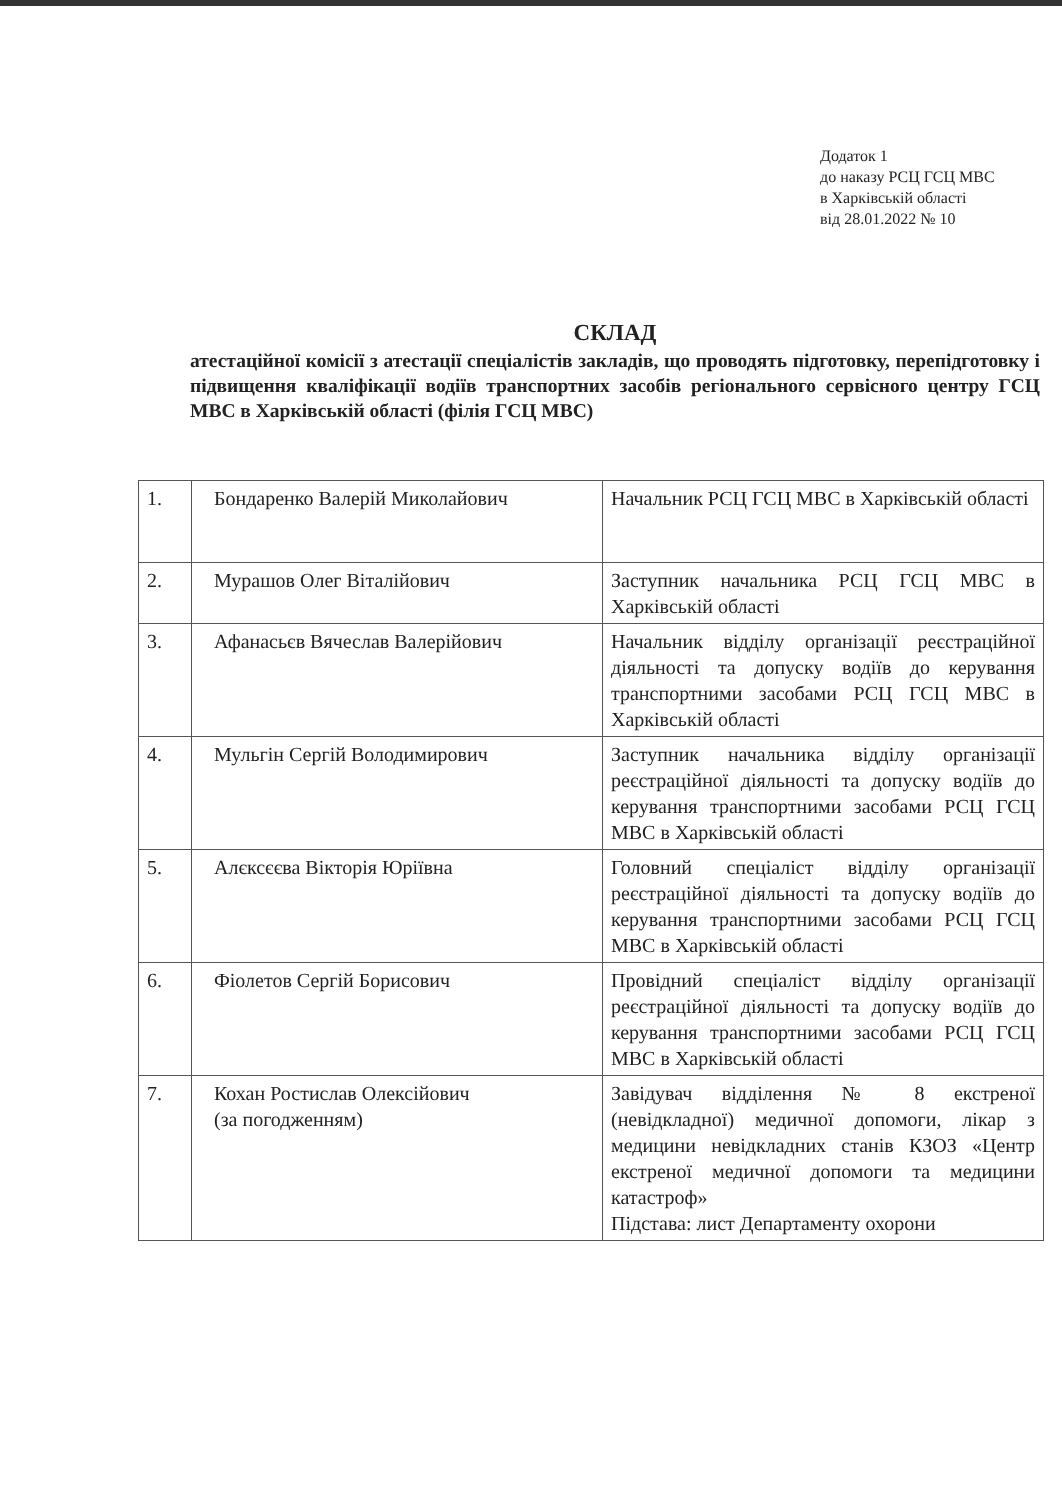Додаток 1
до наказу РСЦ ГСЦ МВС
в Харківській області
від 28.01.2022 № 10
СКЛАД
атестаційної комісії з атестації спеціалістів закладів, що проводять підготовку, перепідготовку і підвищення кваліфікації водіїв транспортних засобів регіонального сервісного центру ГСЦ МВС в Харківській області (філія ГСЦ МВС)
| 1. | Бондаренко Валерій Миколайович | Начальник РСЦ ГСЦ МВС в Харківській області |
| 2. | Мурашов Олег Віталійович | Заступник начальника РСЦ ГСЦ МВС в Харківській області |
| 3. | Афанасьєв Вячеслав Валерійович | Начальник відділу організації реєстраційної діяльності та допуску водіїв до керування транспортними засобами РСЦ ГСЦ МВС в Харківській області |
| 4. | Мульгін Сергій Володимирович | Заступник начальника відділу організації реєстраційної діяльності та допуску водіїв до керування транспортними засобами РСЦ ГСЦ МВС в Харківській області |
| 5. | Алєксєєва Вікторія Юріївна | Головний спеціаліст відділу організації реєстраційної діяльності та допуску водіїв до керування транспортними засобами РСЦ ГСЦ МВС в Харківській області |
| 6. | Фіолетов Сергій Борисович | Провідний спеціаліст відділу організації реєстраційної діяльності та допуску водіїв до керування транспортними засобами РСЦ ГСЦ МВС в Харківській області |
| 7. | Кохан Ростислав Олексійович (за погодженням) | Завідувач відділення № 8 екстреної (невідкладної) медичної допомоги, лікар з медицини невідкладних станів КЗОЗ «Центр екстреної медичної допомоги та медицини катастроф» Підстава: лист Департаменту охорони |